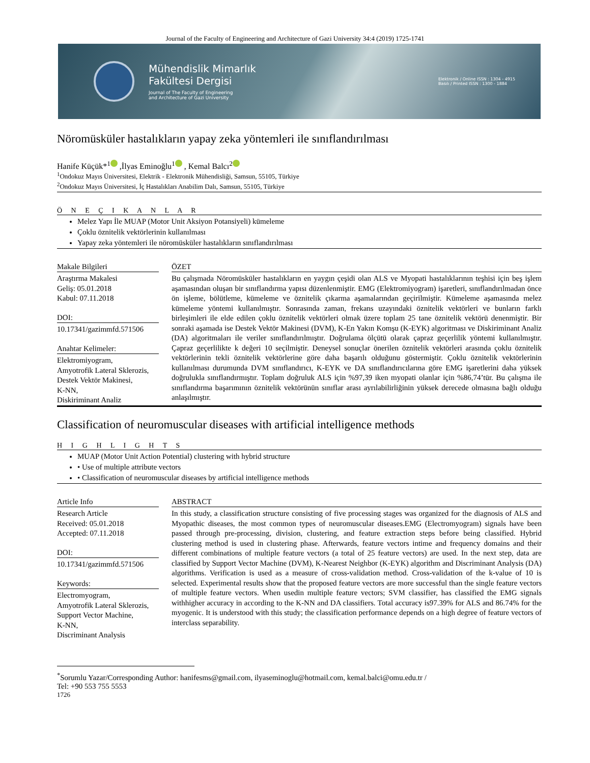Journal of the Faculty of Engineering and Architecture of Gazi University 34:4 (2019) 1725-1741
Mühendislik Mimarlık
Fakültesi Dergisi
Journal of The Faculty of Engineering
and Architecture of Gazi University
Elektronik / Online ISSN : 1304 - 4915
Basılı / Printed ISSN : 1300 - 1884
Nöromüsküler hastalıkların yapay zeka yöntemleri ile sınıflandırılması
Hanife Küçük*<sup>1</sup> ,İlyas Eminoğlu<sup>1</sup> , Kemal Balcı<sup>2</sup>
<sup>1</sup> Ondokuz Mayıs Üniversitesi, Elektrik - Elektronik Mühendisliği, Samsun, 55105, Türkiye
<sup>2</sup> Ondokuz Mayıs Üniversitesi, İç Hastalıkları Anabilim Dalı, Samsun, 55105, Türkiye
Ö N E Ç I K A N L A R
Melez Yapı İle MUAP (Motor Unit Aksiyon Potansiyeli) kümeleme
Çoklu öznitelik vektörlerinin kullanılması
Yapay zeka yöntemleri ile nöromüsküler hastalıkların sınıflandırılması
Makale Bilgileri
Araştırma Makalesi
Geliş: 05.01.2018
Kabul: 07.11.2018
DOI:
10.17341/gazimmfd.571506
Anahtar Kelimeler:
Elektromiyogram,
Amyotrofik Lateral Sklerozis,
Destek Vektör Makinesi,
K-NN,
Diskiriminant Analiz
ÖZET
Bu çalışmada Nöromüsküler hastalıkların en yaygın çeşidi olan ALS ve Myopati hastalıklarının teşhisi için beş işlem aşamasından oluşan bir sınıflandırma yapısı düzenlenmiştir. EMG (Elektromiyogram) işaretleri, sınıflandırılmadan önce ön işleme, bölütleme, kümeleme ve öznitelik çıkarma aşamalarından geçirilmiştir. Kümeleme aşamasında melez kümeleme yöntemi kullanılmıştır. Sonrasında zaman, frekans uzayındaki öznitelik vektörleri ve bunların farklı birleşimleri ile elde edilen çoklu öznitelik vektörleri olmak üzere toplam 25 tane öznitelik vektörü denenmiştir. Bir sonraki aşamada ise Destek Vektör Makinesi (DVM), K-En Yakın Komşu (K-EYK) algoritması ve Diskiriminant Analiz (DA) algoritmaları ile veriler sınıflandırılmıştır. Doğrulama ölçütü olarak çapraz geçerlilik yöntemi kullanılmıştır. Çapraz geçerlilikte k değeri 10 seçilmiştir. Deneysel sonuçlar önerilen öznitelik vektörleri arasında çoklu öznitelik vektörlerinin tekli öznitelik vektörlerine göre daha başarılı olduğunu göstermiştir. Çoklu öznitelik vektörlerinin kullanılması durumunda DVM sınıflandırıcı, K-EYK ve DA sınıflandırıcılarına göre EMG işaretlerini daha yüksek doğrulukla sınıflandırmıştır. Toplam doğruluk ALS için %97,39 iken myopati olanlar için %86,74’tür. Bu çalışma ile sınıflandırma başarımının öznitelik vektörünün sınıflar arası ayrılabilirliğinin yüksek derecede olmasına bağlı olduğu anlaşılmıştır.
Classification of neuromuscular diseases with artificial intelligence methods
H I G H L I G H T S
MUAP (Motor Unit Action Potential) clustering with hybrid structure
• Use of multiple attribute vectors
• Classification of neuromuscular diseases by artificial intelligence methods
Article Info
Research Article
Received: 05.01.2018
Accepted: 07.11.2018
DOI:
10.17341/gazimmfd.571506
Keywords:
Electromyogram,
Amyotrofik Lateral Sklerozis,
Support Vector Machine,
K-NN,
Discriminant Analysis
ABSTRACT
In this study, a classification structure consisting of five processing stages was organized for the diagnosis of ALS and Myopathic diseases, the most common types of neuromuscular diseases.EMG (Electromyogram) signals have been passed through pre-processing, division, clustering, and feature extraction steps before being classified. Hybrid clustering method is used in clustering phase. Afterwards, feature vectors intime and frequency domains and their different combinations of multiple feature vectors (a total of 25 feature vectors) are used. In the next step, data are classified by Support Vector Machine (DVM), K-Nearest Neighbor (K-EYK) algorithm and Discriminant Analysis (DA) algorithms. Verification is used as a measure of cross-validation method. Cross-validation of the k-value of 10 is selected. Experimental results show that the proposed feature vectors are more successful than the single feature vectors of multiple feature vectors. When usedin multiple feature vectors; SVM classifier, has classified the EMG signals withhigher accuracy in according to the K-NN and DA classifiers. Total accuracy is97.39% for ALS and 86.74% for the myogenic. It is understood with this study; the classification performance depends on a high degree of feature vectors of interclass separability.
<sup>*</sup> Sorumlu Yazar/Corresponding Author: hanifesms@gmail.com, ilyaseminoglu@hotmail.com, kemal.balci@omu.edu.tr /
Tel: +90 553 755 5553
1726